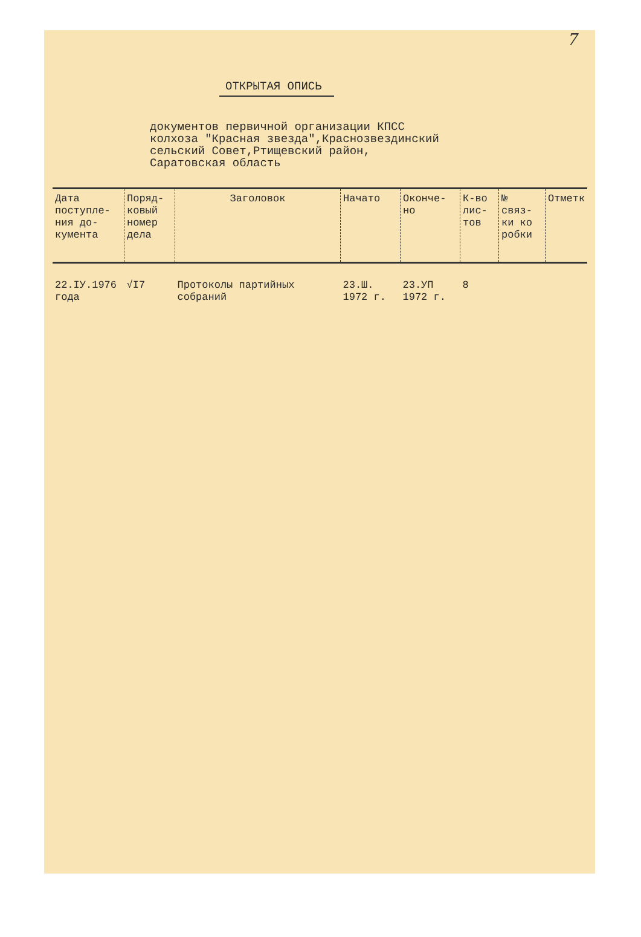7
ОТКРЫТАЯ ОПИСЬ
документов первичной организации КПСС
колхоза "Красная звезда",Краснозвездинский
сельский Совет,Ртищевский район,
Саратовская область
| Дата поступле-ния до-кумента | Поряд-ковый номер дела | Заголовок | Начато | Оконче-но | К-во лис-тов | № связ-ки ко робки | Отметк |
| --- | --- | --- | --- | --- | --- | --- | --- |
| 22.IУ.1976 года | √I7 | Протоколы партийных собраний | 23.Ш. 1972 г. | 23.УП 1972 г. | 8 | | |